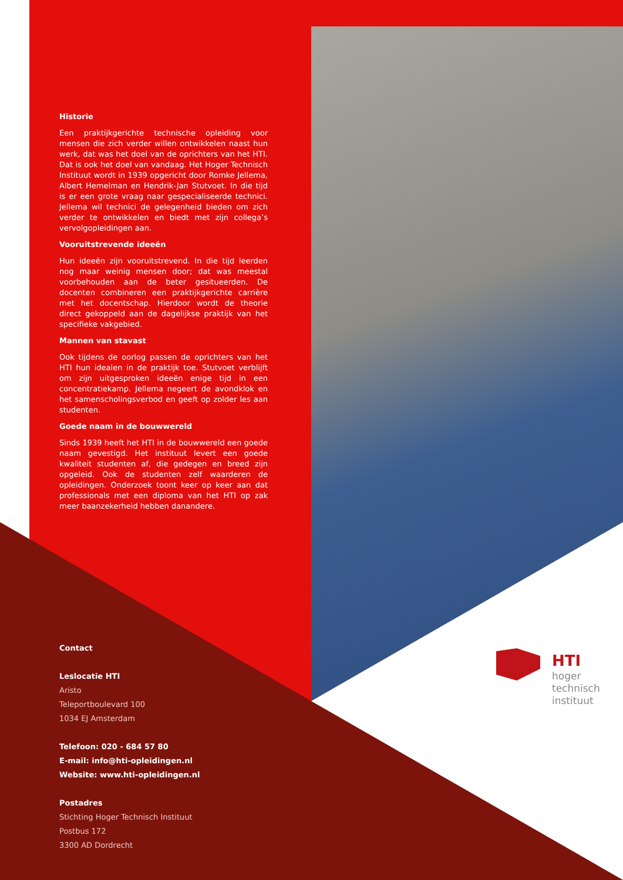Historie
Een praktijkgerichte technische opleiding voor mensen die zich verder willen ontwikkelen naast hun werk, dat was het doel van de oprichters van het HTI. Dat is ook het doel van vandaag. Het Hoger Technisch Instituut wordt in 1939 opgericht door Romke Jellema, Albert Hemelman en Hendrik-Jan Stutvoet. In die tijd is er een grote vraag naar gespecialiseerde technici. Jellema wil technici de gelegenheid bieden om zich verder te ontwikkelen en biedt met zijn collega’s vervolgopleidingen aan.
Vooruitstrevende ideeën
Hun ideeën zijn vooruitstrevend. In die tijd leerden nog maar weinig mensen door; dat was meestal voorbehouden aan de beter gesitueerden. De docenten combineren een praktijkgerichte carrière met het docentschap. Hierdoor wordt de theorie direct gekoppeld aan de dagelijkse praktijk van het specifieke vakgebied.
Mannen van stavast
Ook tijdens de oorlog passen de oprichters van het HTI hun idealen in de praktijk toe. Stutvoet verblijft om zijn uitgesproken ideeën enige tijd in een concentratiekamp. Jellema negeert de avondklok en het samenscholingsverbod en geeft op zolder les aan studenten.
Goede naam in de bouwwereld
Sinds 1939 heeft het HTI in de bouwwereld een goede naam gevestigd. Het instituut levert een goede kwaliteit studenten af, die gedegen en breed zijn opgeleid. Ook de studenten zelf waarderen de opleidingen. Onderzoek toont keer op keer aan dat professionals met een diploma van het HTI op zak meer baanzekerheid hebben danandere.
Contact
Leslocatie HTI
Aristo
Teleportboulevard 100
1034 EJ Amsterdam
Telefoon: 020 - 684 57 80
E-mail: info@hti-opleidingen.nl
Website: www.hti-opleidingen.nl
Postadres
Stichting Hoger Technisch Instituut
Postbus 172
3300 AD Dordrecht
HTI
hoger
technisch
instituut